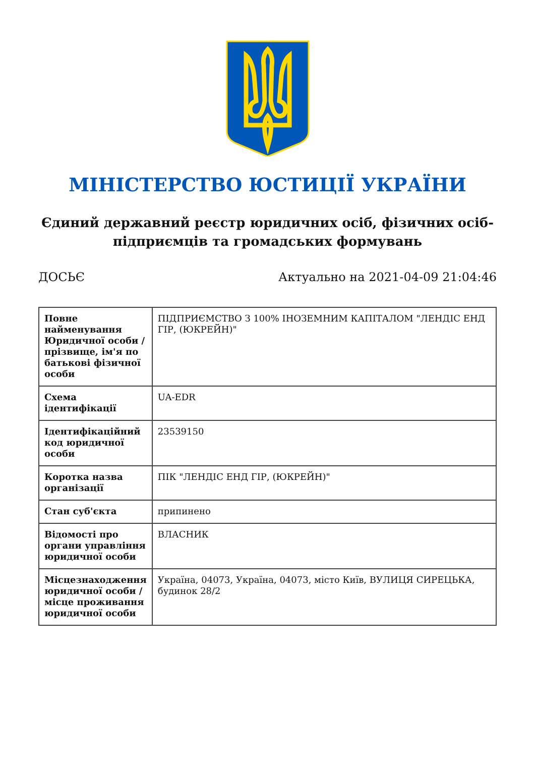МІНІСТЕРСТВО ЮСТИЦІЇ УКРАЇНИ
Єдиний державний реєстр юридичних осіб, фізичних осіб-підприємців та громадських формувань
ДОСЬЄ Актуально на 2021-04-09 21:04:46
| Повне найменування Юридичної особи / прізвище, ім'я по батькові фізичної особи | ПІДПРИЄМСТВО З 100% ІНОЗЕМНИМ КАПІТАЛОМ "ЛЕНДІС ЕНД ГІР, (ЮКРЕЙН)" |
| Схема ідентифікації | UA-EDR |
| Ідентифікаційний код юридичної особи | 23539150 |
| Коротка назва організації | ПІК "ЛЕНДІС ЕНД ГІР, (ЮКРЕЙН)" |
| Стан суб'єкта | припинено |
| Відомості про органи управління юридичної особи | ВЛАСНИК |
| Місцезнаходження юридичної особи / місце проживання юридичної особи | Україна, 04073, Україна, 04073, місто Київ, ВУЛИЦЯ СИРЕЦЬКА, будинок 28/2 |